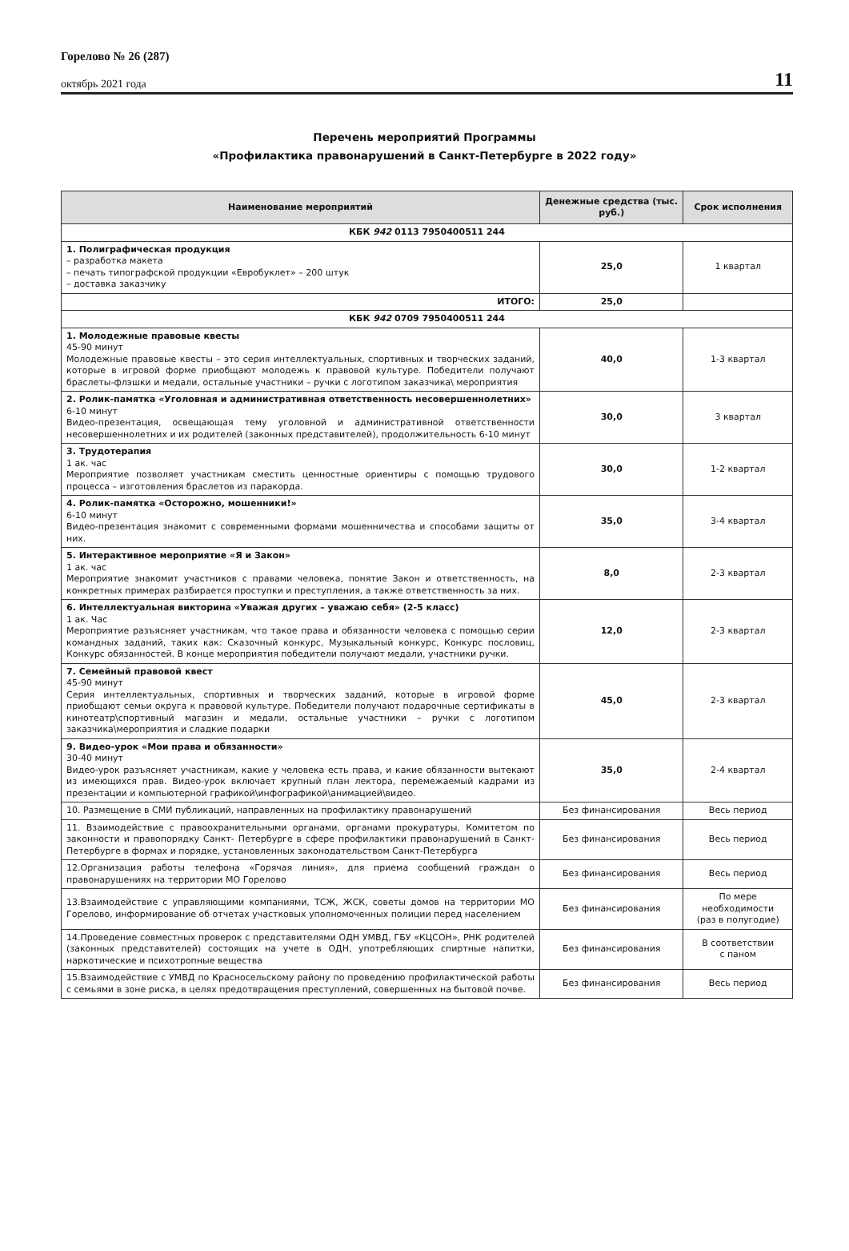Горелово № 26 (287)
октябрь 2021 года
11
Перечень мероприятий Программы
«Профилактика правонарушений в Санкт-Петербурге в 2022 году»
| Наименование мероприятий | Денежные средства (тыс. руб.) | Срок исполнения |
| --- | --- | --- |
| КБК 942 0113 7950400511 244 | | |
| 1. Полиграфическая продукция – разработка макета – печать типографской продукции «Евробуклет» – 200 штук – доставка заказчику | 25,0 | 1 квартал |
| ИТОГО: | 25,0 | |
| КБК 942 0709 7950400511 244 | | |
| 1. Молодежные правовые квесты 45-90 минут Молодежные правовые квесты – это серия интеллектуальных, спортивных и творческих заданий, которые в игровой форме приобщают молодежь к правовой культуре. Победители получают браслеты-флэшки и медали, остальные участники – ручки с логотипом заказчика\ мероприятия | 40,0 | 1-3 квартал |
| 2. Ролик-памятка «Уголовная и административная ответственность несовершеннолетних» 6-10 минут Видео-презентация, освещающая тему уголовной и административной ответственности несовершеннолетних и их родителей (законных представителей), продолжительность 6-10 минут | 30,0 | 3 квартал |
| 3. Трудотерапия 1 ак. час Мероприятие позволяет участникам сместить ценностные ориентиры с помощью трудового процесса – изготовления браслетов из паракорда. | 30,0 | 1-2 квартал |
| 4. Ролик-памятка «Осторожно, мошенники!» 6-10 минут Видео-презентация знакомит с современными формами мошенничества и способами защиты от них. | 35,0 | 3-4 квартал |
| 5. Интерактивное мероприятие «Я и Закон» 1 ак. час Мероприятие знакомит участников с правами человека, понятие Закон и ответственность, на конкретных примерах разбирается проступки и преступления, а также ответственность за них. | 8,0 | 2-3 квартал |
| 6. Интеллектуальная викторина «Уважая других – уважаю себя» (2-5 класс) 1 ак. Час Мероприятие разъясняет участникам, что такое права и обязанности человека с помощью серии командных заданий, таких как: Сказочный конкурс, Музыкальный конкурс, Конкурс пословиц, Конкурс обязанностей. В конце мероприятия победители получают медали, участники ручки. | 12,0 | 2-3 квартал |
| 7. Семейный правовой квест 45-90 минут Серия интеллектуальных, спортивных и творческих заданий, которые в игровой форме приобщают семьи округа к правовой культуре. Победители получают подарочные сертификаты в кинотеатр\спортивный магазин и медали, остальные участники – ручки с логотипом заказчика\мероприятия и сладкие подарки | 45,0 | 2-3 квартал |
| 9. Видео-урок «Мои права и обязанности» 30-40 минут Видео-урок разъясняет участникам, какие у человека есть права, и какие обязанности вытекают из имеющихся прав. Видео-урок включает крупный план лектора, перемежаемый кадрами из презентации и компьютерной графикой\инфографикой\анимацией\видео. | 35,0 | 2-4 квартал |
| 10. Размещение в СМИ публикаций, направленных на профилактику правонарушений | Без финансирования | Весь период |
| 11. Взаимодействие с правоохранительными органами, органами прокуратуры, Комитетом по законности и правопорядку Санкт- Петербурге в сфере профилактики правонарушений в Санкт-Петербурге в формах и порядке, установленных законодательством Санкт-Петербурга | Без финансирования | Весь период |
| 12.Организация работы телефона «Горячая линия», для приема сообщений граждан о правонарушениях на территории МО Горелово | Без финансирования | Весь период |
| 13.Взаимодействие с управляющими компаниями, ТСЖ, ЖСК, советы домов на территории МО Горелово, информирование об отчетах участковых уполномоченных полиции перед населением | Без финансирования | По мере необходимости (раз в полугодие) |
| 14.Проведение совместных проверок с представителями ОДН УМВД, ГБУ «КЦСОН», РНК родителей (законных представителей) состоящих на учете в ОДН, употребляющих спиртные напитки, наркотические и психотропные вещества | Без финансирования | В соответствии с паном |
| 15.Взаимодействие с УМВД по Красносельскому району по проведению профилактической работы с семьями в зоне риска, в целях предотвращения преступлений, совершенных на бытовой почве. | Без финансирования | Весь период |